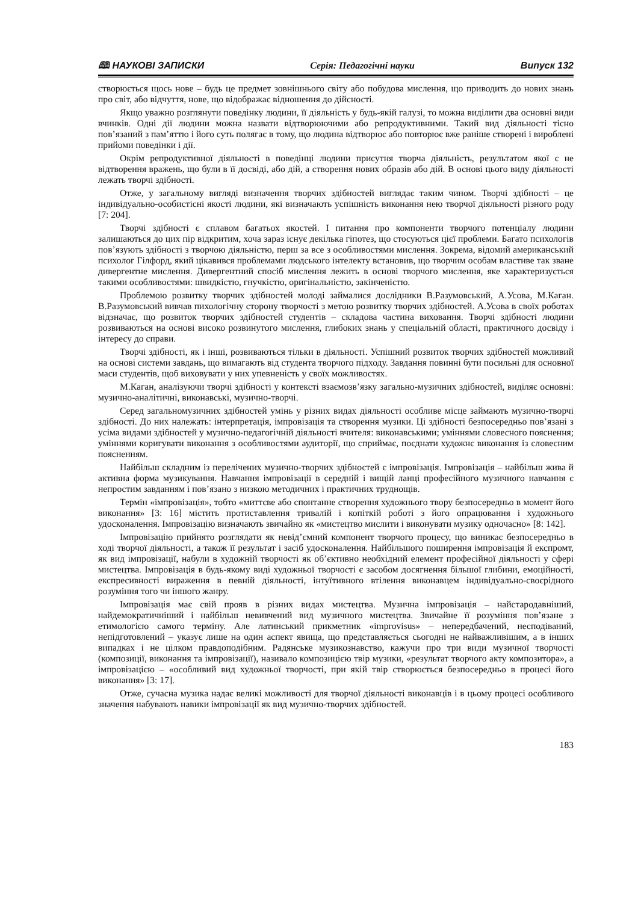🕮 НАУКОВІ ЗАПИСКИ Серія: Педагогічні науки Випуск 132
створюється щось нове – будь це предмет зовнішнього світу або побудова мислення, що приводить до нових знань про світ, або відчуття, нове, що відображає відношення до дійсності.
Якщо уважно розглянути поведінку людини, її діяльність у будь-якій галузі, то можна виділити два основні види вчинків. Одні дії людини можна назвати відтворюючими або репродуктивними. Такий вид діяльності тісно пов’язаний з пам’яттю і його суть полягає в тому, що людина відтворює або повторює вже раніше створені і вироблені прийоми поведінки і дії.
Окрім репродуктивної діяльності в поведінці людини присутня творча діяльність, результатом якої є не відтворення вражень, що були в її досвіді, або дій, а створення нових образів або дій. В основі цього виду діяльності лежать творчі здібності.
Отже, у загальному вигляді визначення творчих здібностей виглядає таким чином. Творчі здібності – це індивідуально-особистісні якості людини, які визначають успішність виконання нею творчої діяльності різного роду [7: 204].
Творчі здібності є сплавом багатьох якостей. І питання про компоненти творчого потенціалу людини залишаються до цих пір відкритим, хоча зараз існує декілька гіпотез, що стосуються цієї проблеми. Багато психологів пов’язують здібності з творчою діяльністю, перш за все з особливостями мислення. Зокрема, відомий американський психолог Гілфорд, який цікавився проблемами людського інтелекту встановив, що творчим особам властиве так зване дивергентне мислення. Дивергентний спосіб мислення лежить в основі творчого мислення, яке характеризується такими особливостями: швидкістю, гнучкістю, оригінальністю, закінченістю.
Проблемою розвитку творчих здібностей молоді займалися дослідники В.Разумовський, А.Усова, М.Каган. В.Разумовський вивчав пихологічну сторону творчості з метою розвитку творчих здібностей. А.Усова в своїх роботах відзначає, що розвиток творчих здібностей студентів – складова частина виховання. Творчі здібності людини розвиваються на основі високо розвинутого мислення, глибоких знань у спеціальній області, практичного досвіду і інтересу до справи.
Творчі здібності, як і інші, розвиваються тільки в діяльності. Успішний розвиток творчих здібностей можливий на основі системи завдань, що вимагають від студента творчого підходу. Завдання повинні бути посильні для основної маси студентів, щоб виховувати у них упевненість у своїх можливостях.
М.Каган, аналізуючи творчі здібності у контексті взаємозв’язку загально-музичних здібностей, виділяє основні: музично-аналітичні, виконавські, музично-творчі.
Серед загальномузичних здібностей умінь у різних видах діяльності особливе місце займають музично-творчі здібності. До них належать: інтерпретація, імпровізація та створення музики. Ці здібності безпосередньо пов’язані з усіма видами здібностей у музично-педагогічній діяльності вчителя: виконавськими; уміннями словесного пояснення; уміннями коригувати виконання з особливостями аудиторії, що сприймає, поєднати художнє виконання із словесним поясненням.
Найбільш складним із перелічених музично-творчих здібностей є імпровізація. Імпровізація – найбільш жива й активна форма музикування. Навчання імпровізації в середній і вищій ланці професійного музичного навчання є непростим завданням і пов’язано з низкою методичних і практичних труднощів.
Термін «імпровізація», тобто «миттєве або спонтанне створення художнього твору безпосередньо в момент його виконання» [3: 16] містить протиставлення тривалій і копіткій роботі з його опрацювання і художнього удосконалення. Імпровізацію визначають звичайно як «мистецтво мислити і виконувати музику одночасно» [8: 142].
Імпровізацію прийнято розглядати як невід’ємний компонент творчого процесу, що виникає безпосередньо в ході творчої діяльності, а також її результат і засіб удосконалення. Найбільшого поширення імпровізація й експромт, як вид імпровізації, набули в художній творчості як об’єктивно необхідний елемент професійної діяльності у сфері мистецтва. Імпровізація в будь-якому виді художньої творчості є засобом досягнення більшої глибини, емоційності, експресивності вираження в певній діяльності, інтуїтивного втілення виконавцем індивідуально-своєрідного розуміння того чи іншого жанру.
Імпровізація має свій прояв в різних видах мистецтва. Музична імпровізація – найстародавніший, найдемократичніший і найбільш невивчений вид музичного мистецтва. Звичайне її розуміння пов’язане з етимологією самого терміну. Але латинський прикметник «improvisus» – непередбачений, несподіваний, непідготовлений – указує лише на один аспект явища, що представляється сьогодні не найважливішим, а в інших випадках і не цілком правдоподібним. Радянське музикознавство, кажучи про три види музичної творчості (композиції, виконання та імпровізації), називало композицією твір музики, «результат творчого акту композитора», а імпровізацією – «особливий вид художньої творчості, при якій твір створюється безпосередньо в процесі його виконання» [3: 17].
Отже, сучасна музика надає великі можливості для творчої діяльності виконавців і в цьому процесі особливого значення набувають навики імпровізації як вид музично-творчих здібностей.
183